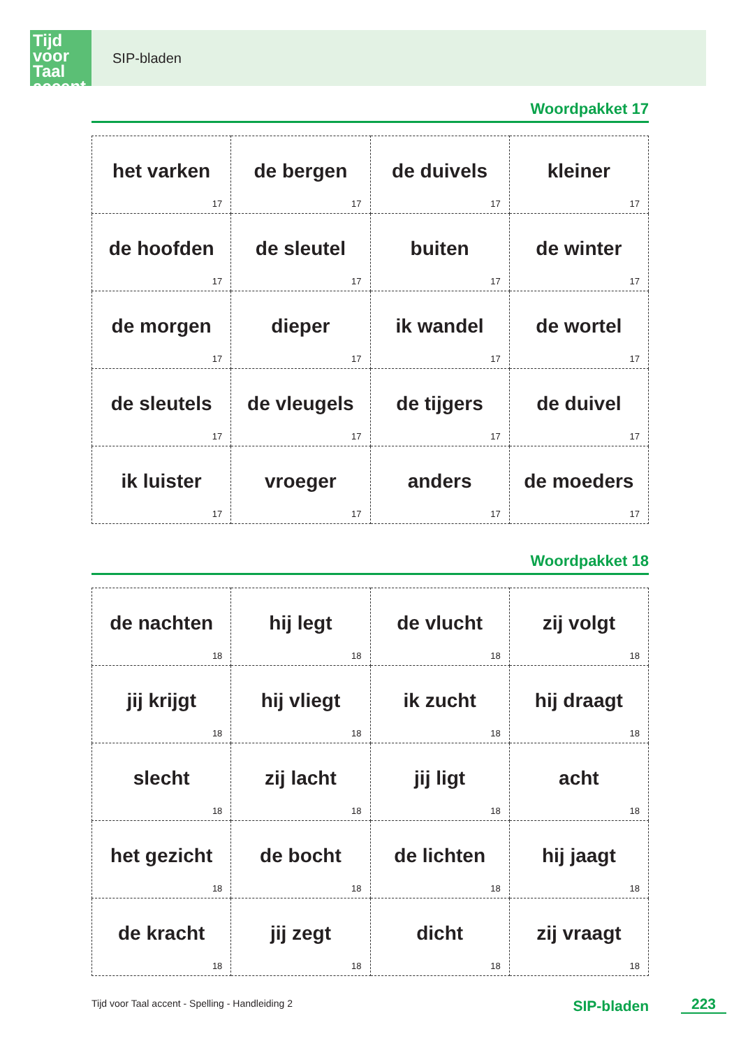Tijd voor Taal accent
SIP-bladen
Woordpakket 17
| het varken 17 | de bergen 17 | de duivels 17 | kleiner 17 |
| de hoofden 17 | de sleutel 17 | buiten 17 | de winter 17 |
| de morgen 17 | dieper 17 | ik wandel 17 | de wortel 17 |
| de sleutels 17 | de vleugels 17 | de tijgers 17 | de duivel 17 |
| ik luister 17 | vroeger 17 | anders 17 | de moeders 17 |
Woordpakket 18
| de nachten 18 | hij legt 18 | de vlucht 18 | zij volgt 18 |
| jij krijgt 18 | hij vliegt 18 | ik zucht 18 | hij draagt 18 |
| slecht 18 | zij lacht 18 | jij ligt 18 | acht 18 |
| het gezicht 18 | de bocht 18 | de lichten 18 | hij jaagt 18 |
| de kracht 18 | jij zegt 18 | dicht 18 | zij vraagt 18 |
Tijd voor Taal accent - Spelling - Handleiding 2 SIP-bladen 223